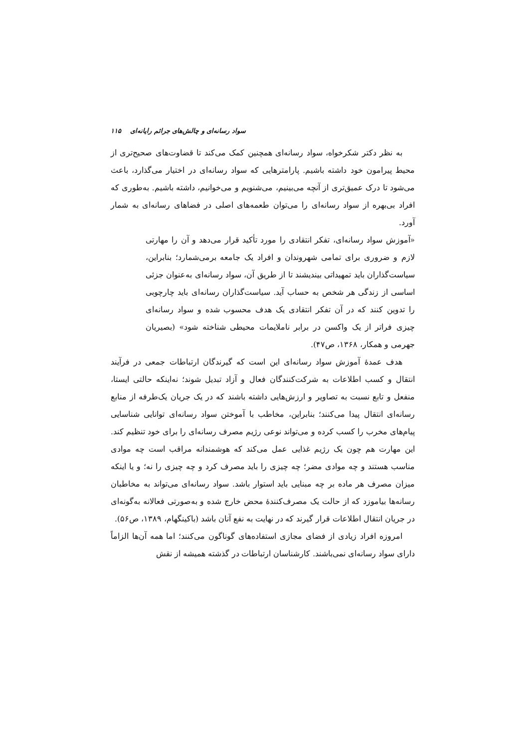۱۱۵ سواد رسانه‌ای و چالش‌های جرائم رایانه‌ای
به نظر دکتر شکرخواه، سواد رسانه‌ای همچنین کمک می‌کند تا قضاوت‌های صحیح‌تری از محیط پیرامون خود داشته باشیم. پارامترهایی که سواد رسانه‌ای در اختیار می‌گذارد، باعث می‌شود تا درک عمیق‌تری از آنچه می‌بینیم، می‌شنویم و می‌خوانیم، داشته باشیم. به‌طوری که افراد بی‌بهره از سواد رسانه‌ای را می‌توان طعمه‌های اصلی در فضاهای رسانه‌ای به شمار آورد.
«آموزش سواد رسانه‌ای، تفکر انتقادی را مورد تأکید قرار می‌دهد و آن را مهارتی لازم و ضروری برای تمامی شهروندان و افراد یک جامعه برمی‌شمارد؛ بنابراین، سیاست‌گذاران باید تمهیداتی بیندیشند تا از طریق آن، سواد رسانه‌ای به‌عنوان جزئی اساسی از زندگی هر شخص به حساب آید. سیاست‌گذاران رسانه‌ای باید چارچوبی را تدوین کنند که در آن تفکر انتقادی یک هدف محسوب شده و سواد رسانه‌ای چیزی فراتر از یک واکسن در برابر ناملایمات محیطی شناخته شود» (بصیریان جهرمی و همکار، ۱۳۶۸، ص۴۷).
هدف عمدهٔ آموزش سواد رسانه‌ای این است که گیرندگان ارتباطات جمعی در فرآیند انتقال و کسب اطلاعات به شرکت‌کنندگان فعال و آزاد تبدیل شوند؛ نه‌اینکه حالتی ایستا، منفعل و تابع نسبت به تصاویر و ارزش‌هایی داشته باشند که در یک جریان یک‌طرفه از منابع رسانه‌ای انتقال پیدا می‌کنند؛ بنابراین، مخاطب با آموختن سواد رسانه‌ای توانایی شناسایی پیام‌های مخرب را کسب کرده و می‌تواند نوعی رژیم مصرف رسانه‌ای را برای خود تنظیم کند. این مهارت هم چون یک رژیم غذایی عمل می‌کند که هوشمندانه مراقب است چه موادی مناسب هستند و چه موادی مضر؛ چه چیزی را باید مصرف کرد و چه چیزی را نه؛ و یا اینکه میزان مصرف هر ماده بر چه مبنایی باید استوار باشد. سواد رسانه‌ای می‌تواند به مخاطبان رسانه‌ها بیاموزد که از حالت یک مصرف‌کنندهٔ محض خارج شده و به‌صورتی فعالانه به‌گونه‌ای در جریان انتقال اطلاعات قرار گیرند که در نهایت به نفع آنان باشد (باکینگهام، ۱۳۸۹، ص۵۶).
امروزه افراد زیادی از فضای مجازی استفاده‌های گوناگون می‌کنند؛ اما همه آن‌ها الزاماً دارای سواد رسانه‌ای نمی‌باشند. کارشناسان ارتباطات در گذشته همیشه از نقش